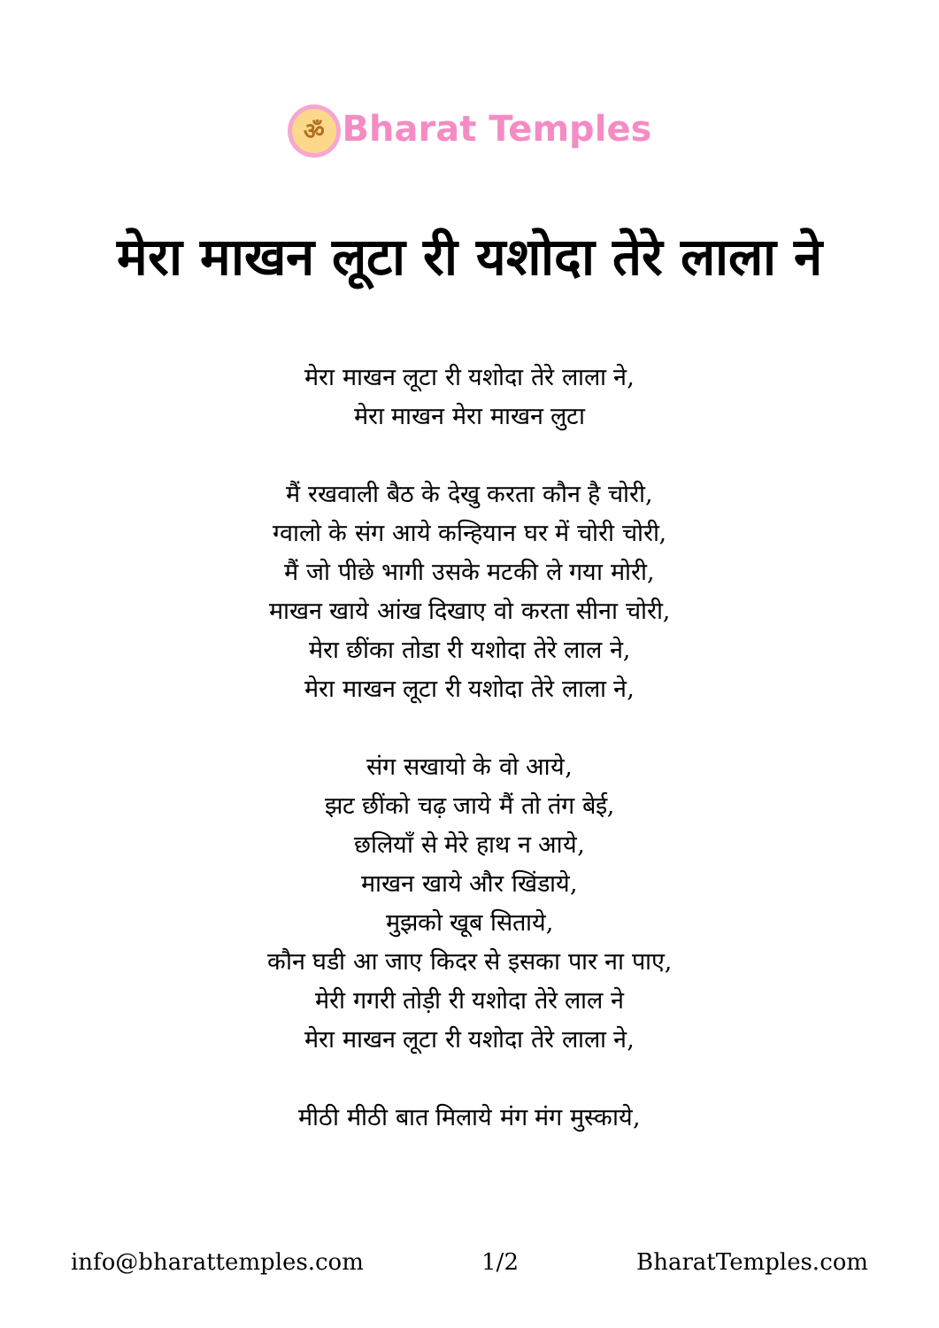ॐ Bharat Temples
मेरा माखन लूटा री यशोदा तेरे लाला ने
मेरा माखन लूटा री यशोदा तेरे लाला ने,
मेरा माखन मेरा माखन लुटा
मैं रखवाली बैठ के देखु करता कौन है चोरी,
ग्वालो के संग आये कन्हियान घर में चोरी चोरी,
मैं जो पीछे भागी उसके मटकी ले गया मोरी,
माखन खाये आंख दिखाए वो करता सीना चोरी,
मेरा छींका तोडा री यशोदा तेरे लाल ने,
मेरा माखन लूटा री यशोदा तेरे लाला ने,
संग सखायो के वो आये,
झट छींको चढ़ जाये मैं तो तंग बेई,
छलियाँ से मेरे हाथ न आये,
माखन खाये और खिंडाये,
मुझको खूब सिताये,
कौन घडी आ जाए किदर से इसका पार ना पाए,
मेरी गगरी तोड़ी री यशोदा तेरे लाल ने
मेरा माखन लूटा री यशोदा तेरे लाला ने,
मीठी मीठी बात मिलाये मंग मंग मुस्काये,
info@bharattemples.com 1/2 BharatTemples.com